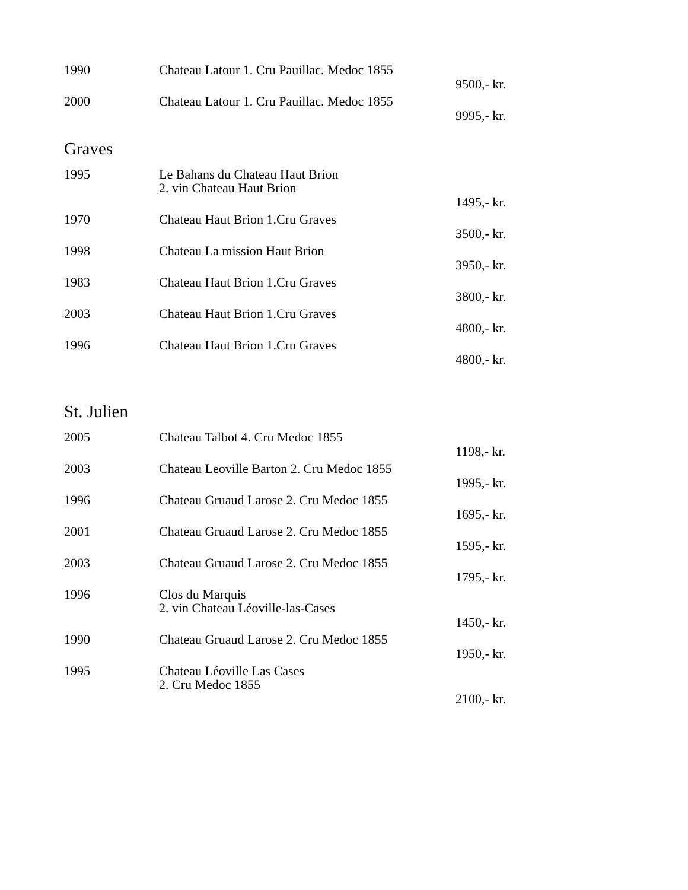| 1990 | Chateau Latour 1. Cru Pauillac. Medoc 1855 | 9500,- kr. |
| 2000 | Chateau Latour 1. Cru Pauillac. Medoc 1855 | 9995,- kr. |
Graves
| 1995 | Le Bahans du Chateau Haut Brion 2. vin Chateau Haut Brion | 1495,- kr. |
| 1970 | Chateau Haut Brion 1.Cru Graves | 3500,- kr. |
| 1998 | Chateau La mission Haut Brion | 3950,- kr. |
| 1983 | Chateau Haut Brion 1.Cru Graves | 3800,- kr. |
| 2003 | Chateau Haut Brion 1.Cru Graves | 4800,- kr. |
| 1996 | Chateau Haut Brion 1.Cru Graves | 4800,- kr. |
St. Julien
| 2005 | Chateau Talbot 4. Cru Medoc 1855 | 1198,- kr. |
| 2003 | Chateau Leoville Barton 2. Cru Medoc 1855 | 1995,- kr. |
| 1996 | Chateau Gruaud Larose 2. Cru Medoc 1855 | 1695,- kr. |
| 2001 | Chateau Gruaud Larose 2. Cru Medoc 1855 | 1595,- kr. |
| 2003 | Chateau Gruaud Larose 2. Cru Medoc 1855 | 1795,- kr. |
| 1996 | Clos du Marquis 2. vin Chateau Léoville-las-Cases | 1450,- kr. |
| 1990 | Chateau Gruaud Larose 2. Cru Medoc 1855 | 1950,- kr. |
| 1995 | Chateau Léoville Las Cases 2. Cru Medoc 1855 | 2100,- kr. |